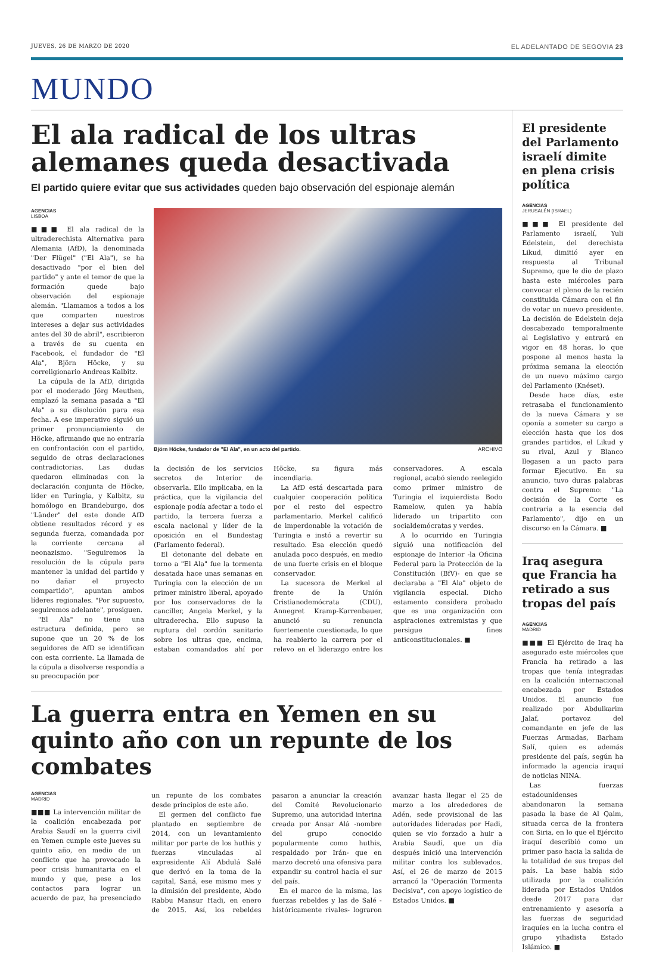JUEVES, 26 DE MARZO DE 2020 EL ADELANTADO DE SEGOVIA 23
MUNDO
El ala radical de los ultras alemanes queda desactivada
El partido quiere evitar que sus actividades queden bajo observación del espionaje alemán
AGENCIAS
LISBOA
■■■ El ala radical de la ultraderechista Alternativa para Alemania (AfD), la denominada "Der Flügel" ("El Ala"), se ha desactivado "por el bien del partido" y ante el temor de que la formación quede bajo observación del espionaje alemán. "Llamamos a todos a los que comparten nuestros intereses a dejar sus actividades antes del 30 de abril", escribieron a través de su cuenta en Facebook, el fundador de "El Ala", Björn Höcke, y su correligionario Andreas Kalbitz.
La cúpula de la AfD, dirigida por el moderado Jörg Meuthen, emplazó la semana pasada a "El Ala" a su disolución para esa fecha. A ese imperativo siguió un primer pronunciamiento de Höcke, afirmando que no entraría en confrontación con el partido, seguido de otras declaraciones contradictorias. Las dudas quedaron eliminadas con la declaración conjunta de Höcke, líder en Turingia, y Kalbitz, su homólogo en Brandeburgo, dos "Länder" del este donde AfD obtiene resultados récord y es segunda fuerza, comandada por la corriente cercana al neonazismo. "Seguiremos la resolución de la cúpula para mantener la unidad del partido y no dañar el proyecto compartido", apuntan ambos líderes regionales. "Por supuesto, seguiremos adelante", prosiguen.
"El Ala" no tiene una estructura definida, pero se supone que un 20 % de los seguidores de AfD se identifican con esta corriente. La llamada de la cúpula a disolverse respondía a su preocupación por
Björn Höcke, fundador de "El Ala", en un acto del partido. ARCHIVO
la decisión de los servicios secretos de Interior de observarla. Ello implicaba, en la práctica, que la vigilancia del espionaje podía afectar a todo el partido, la tercera fuerza a escala nacional y líder de la oposición en el Bundestag (Parlamento federal).
El detonante del debate en torno a "El Ala" fue la tormenta desatada hace unas semanas en Turingia con la elección de un primer ministro liberal, apoyado por los conservadores de la canciller, Angela Merkel, y la ultraderecha. Ello supuso la ruptura del cordón sanitario sobre los ultras que, encima, estaban comandados ahí por Höcke, su figura más incendiaria.
La AfD está descartada para cualquier cooperación política por el resto del espectro parlamentario. Merkel calificó de imperdonable la votación de Turingia e instó a revertir su resultado. Esa elección quedó anulada poco después, en medio de una fuerte crisis en el bloque conservador.
La sucesora de Merkel al frente de la Unión Cristianodemócrata (CDU), Annegret Kramp-Karrenbauer, anunció su renuncia fuertemente cuestionada, lo que ha reabierto la carrera por el relevo en el liderazgo entre los conservadores. A escala regional, acabó siendo reelegido como primer ministro de Turingia el izquierdista Bodo Ramelow, quien ya había liderado un tripartito con socialdemócratas y verdes.
A lo ocurrido en Turingia siguió una notificación del espionaje de Interior -la Oficina Federal para la Protección de la Constitución (BfV)- en que se declaraba a "El Ala" objeto de vigilancia especial. Dicho estamento considera probado que es una organización con aspiraciones extremistas y que persigue fines anticonstitucionales. ■
La guerra entra en Yemen en su quinto año con un repunte de los combates
AGENCIAS
MADRID
■■■ La intervención militar de la coalición encabezada por Arabia Saudí en la guerra civil en Yemen cumple este jueves su quinto año, en medio de un conflicto que ha provocado la peor crisis humanitaria en el mundo y que, pese a los contactos para lograr un acuerdo de paz, ha presenciado un repunte de los combates desde principios de este año.
El germen del conflicto fue plantado en septiembre de 2014, con un levantamiento militar por parte de los huthis y fuerzas vinculadas al expresidente Alí Abdulá Salé que derivó en la toma de la capital, Saná, ese mismo mes y la dimisión del presidente, Abdo Rabbu Mansur Hadi, en enero de 2015. Así, los rebeldes pasaron a anunciar la creación del Comité Revolucionario Supremo, una autoridad interina creada por Ansar Alá -nombre del grupo conocido popularmente como huthis, respaldado por Irán- que en marzo decretó una ofensiva para expandir su control hacia el sur del país.
En el marco de la misma, las fuerzas rebeldes y las de Salé -históricamente rivales- lograron avanzar hasta llegar el 25 de marzo a los alrededores de Adén, sede provisional de las autoridades lideradas por Hadi, quien se vio forzado a huir a Arabia Saudí, que un día después inició una intervención militar contra los sublevados. Así, el 26 de marzo de 2015 arrancó la "Operación Tormenta Decisiva", con apoyo logístico de Estados Unidos. ■
El presidente del Parlamento israelí dimite en plena crisis política
AGENCIAS
JERUSALÉN (ISRAEL)
■■■ El presidente del Parlamento israelí, Yuli Edelstein, del derechista Likud, dimitió ayer en respuesta al Tribunal Supremo, que le dio de plazo hasta este miércoles para convocar el pleno de la recién constituida Cámara con el fin de votar un nuevo presidente. La decisión de Edelstein deja descabezado temporalmente al Legislativo y entrará en vigor en 48 horas, lo que pospone al menos hasta la próxima semana la elección de un nuevo máximo cargo del Parlamento (Knéset).
Desde hace días, este retrasaba el funcionamiento de la nueva Cámara y se oponía a someter su cargo a elección hasta que los dos grandes partidos, el Likud y su rival, Azul y Blanco llegasen a un pacto para formar Ejecutivo. En su anuncio, tuvo duras palabras contra el Supremo: "La decisión de la Corte es contraria a la esencia del Parlamento", dijo en un discurso en la Cámara. ■
Iraq asegura que Francia ha retirado a sus tropas del país
AGENCIAS
MADRID
■■■ El Ejército de Iraq ha asegurado este miércoles que Francia ha retirado a las tropas que tenía integradas en la coalición internacional encabezada por Estados Unidos. El anuncio fue realizado por Abdulkarim Jalaf, portavoz del comandante en jefe de las Fuerzas Armadas, Barham Salí, quien es además presidente del país, según ha informado la agencia iraquí de noticias NINA.
Las fuerzas estadounidenses abandonaron la semana pasada la base de Al Qaim, situada cerca de la frontera con Siria, en lo que el Ejército iraquí describió como un primer paso hacia la salida de la totalidad de sus tropas del país. La base había sido utilizada por la coalición liderada por Estados Unidos desde 2017 para dar entrenamiento y asesoría a las fuerzas de seguridad iraquíes en la lucha contra el grupo yihadista Estado Islámico. ■